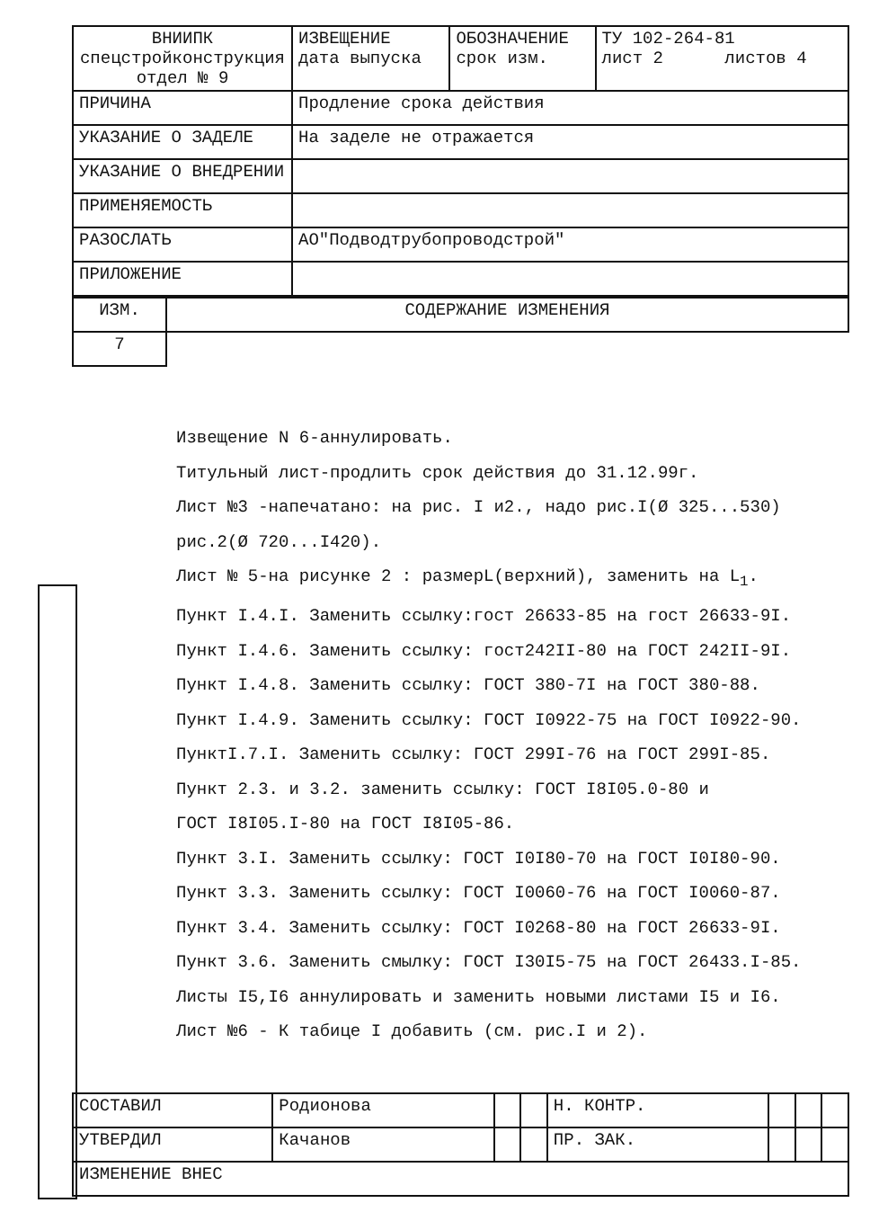| ВНИИПК спецстройконструкция отдел № 9 | ИЗВЕЩЕНИЕ дата выпуска | ОБОЗНАЧЕНИЕ срок изм. | ТУ 102-264-81 лист 2 листов 4 |
| ПРИЧИНА | Продление срока действия | | |
| УКАЗАНИЕ О ЗАДЕЛЕ | На заделе не отражается | | |
| УКАЗАНИЕ О ВНЕДРЕНИИ | | | |
| ПРИМЕНЯЕМОСТЬ | | | |
| РАЗОСЛАТЬ | АО"Подводтрубопроводстрой" | | |
| ПРИЛОЖЕНИЕ | | | |
| ИЗМ. | СОДЕРЖАНИЕ ИЗМЕНЕНИЯ |
| 7 | |
Извещение N 6-аннулировать.
Титульный лист-продлить срок действия до 31.12.99г.
Лист №3 -напечатано: на рис. I и2., надо рис.I(Ø 325...530)
рис.2(Ø 720...I420).
Лист № 5-на рисунке 2 : размерL(верхний), заменить на L<sub>1</sub>.
Пункт I.4.I. Заменить ссылку:гост 26633-85 на гост 26633-9I.
Пункт I.4.6. Заменить ссылку: гост242II-80 на ГОСТ 242II-9I.
Пункт I.4.8. Заменить ссылку: ГОСТ 380-7I на ГОСТ 380-88.
Пункт I.4.9. Заменить ссылку: ГОСТ I0922-75 на ГОСТ I0922-90.
ПунктI.7.I. Заменить ссылку: ГОСТ 299I-76 на ГОСТ 299I-85.
Пункт 2.3. и 3.2. заменить ссылку: ГОСТ I8I05.0-80 и
ГОСТ I8I05.I-80 на ГОСТ I8I05-86.
Пункт 3.I. Заменить ссылку: ГОСТ I0I80-70 на ГОСТ I0I80-90.
Пункт 3.3. Заменить ссылку: ГОСТ I0060-76 на ГОСТ I0060-87.
Пункт 3.4. Заменить ссылку: ГОСТ I0268-80 на ГОСТ 26633-9I.
Пункт 3.6. Заменить смылку: ГОСТ I30I5-75 на ГОСТ 26433.I-85.
Листы I5,I6 аннулировать и заменить новыми листами I5 и I6.
Лист №6 - К табице I добавить (см. рис.I и 2).
| СОСТАВИЛ | Родионова | | | Н. КОНТР. | | | |
| УТВЕРДИЛ | Качанов | | | ПР. ЗАК. | | | |
| ИЗМЕНЕНИЕ ВНЕС | | | | | | | |